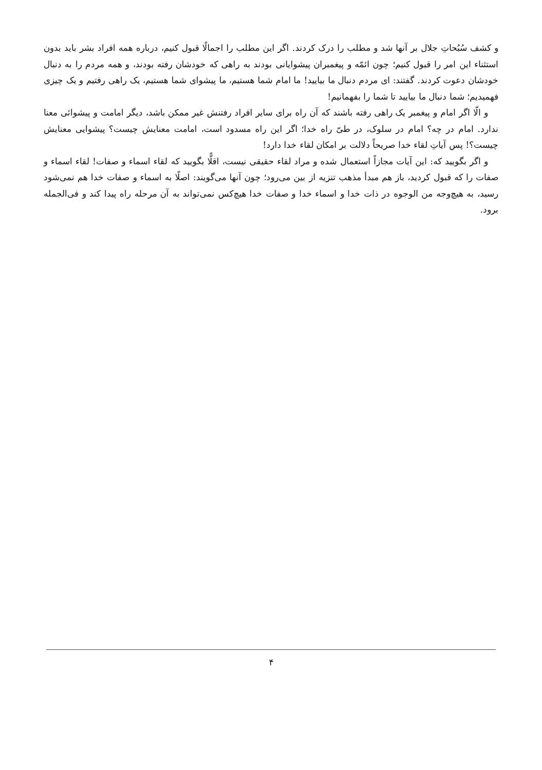و کشف سُبُحاتِ جلال بر آنها شد و مطلب را درک کردند. اگر این مطلب را اجمالًا قبول کنیم، درباره همه افراد بشر باید بدون استثناء این امر را قبول کنیم؛ چون ائمّه و پیغمبران پیشوایانی بودند به راهی که خودشان رفته بودند، و همه مردم را به دنبال خودشان دعوت کردند. گفتند: ای مردم دنبال ما بیایید! ما امام شما هستیم، ما پیشوای شما هستیم، یک راهی رفتیم و یک چیزی فهمیدیم؛ شما دنبال ما بیایید تا شما را بفهمانیم!
و الّا اگر امام و پیغمبر یک راهی رفته باشند که آن راه برای سایر افراد رفتنش غیر ممکن باشد، دیگر امامت و پیشوائی معنا ندارد. امام در چه؟ امام در سلوک، در طیّ راه خدا؛ اگر این راه مسدود است، امامت معنایش چیست؟ پیشوایی معنایش چیست؟! پس آیاتِ لقاء خدا صریحاً دلالت بر امکان لقاء خدا دارد!
و اگر بگویید که: این آیات مجازاً استعمال شده و مراد لقاء حقیقی نیست، اقلًّا بگویید که لقاء اسماء و صفات! لقاء اسماء و صفات را که قبول کردید، باز هم مبدأ مذهب تنزیه از بین می‌رود؛ چون آنها می‌گویند: اصلًا به اسماء و صفات خدا هم نمی‌شود رسید، به هیچ‌وجه من الوجوه در ذات خدا و اسماء خدا و صفات خدا هیچ‌کس نمی‌تواند به آن مرحله راه پیدا کند و فی‌الجمله برود.
۴